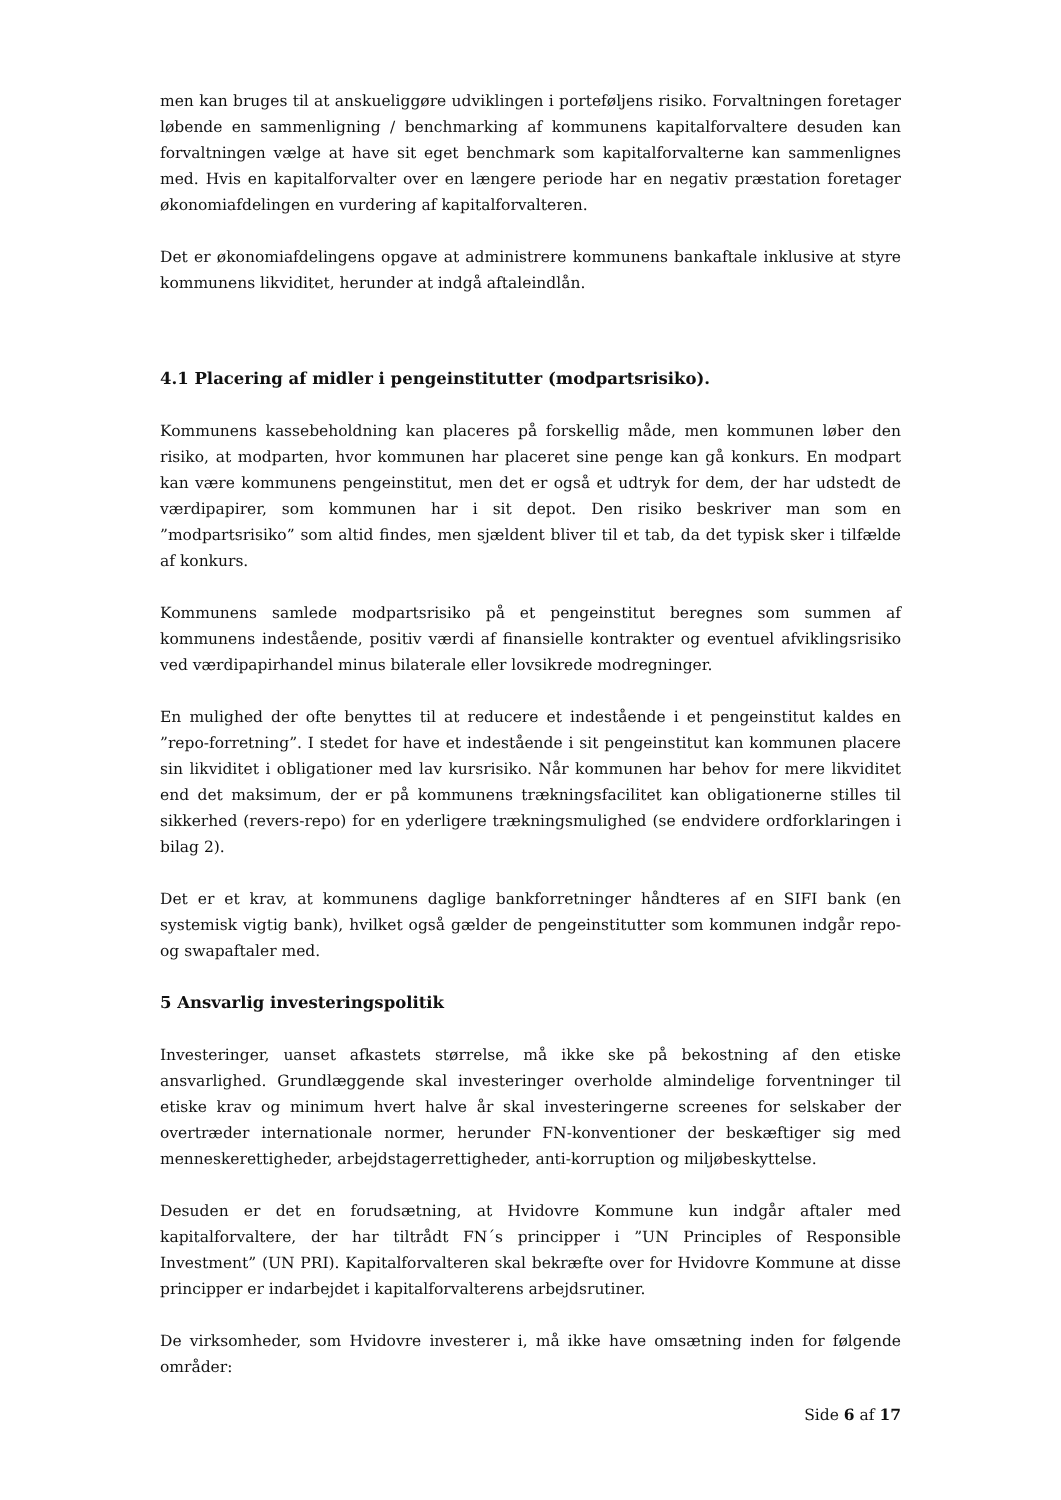men kan bruges til at anskueliggøre udviklingen i porteføljens risiko. Forvaltningen foretager løbende en sammenligning / benchmarking af kommunens kapitalforvaltere desuden kan forvaltningen vælge at have sit eget benchmark som kapitalforvalterne kan sammenlignes med. Hvis en kapitalforvalter over en længere periode har en negativ præstation foretager økonomiafdelingen en vurdering af kapitalforvalteren.
Det er økonomiafdelingens opgave at administrere kommunens bankaftale inklusive at styre kommunens likviditet, herunder at indgå aftaleindlån.
4.1 Placering af midler i pengeinstitutter (modpartsrisiko).
Kommunens kassebeholdning kan placeres på forskellig måde, men kommunen løber den risiko, at modparten, hvor kommunen har placeret sine penge kan gå konkurs. En modpart kan være kommunens pengeinstitut, men det er også et udtryk for dem, der har udstedt de værdipapirer, som kommunen har i sit depot. Den risiko beskriver man som en ”modpartsrisiko” som altid findes, men sjældent bliver til et tab, da det typisk sker i tilfælde af konkurs.
Kommunens samlede modpartsrisiko på et pengeinstitut beregnes som summen af kommunens indestående, positiv værdi af finansielle kontrakter og eventuel afviklingsrisiko ved værdipapirhandel minus bilaterale eller lovsikrede modregninger.
En mulighed der ofte benyttes til at reducere et indestående i et pengeinstitut kaldes en ”repo-forretning”. I stedet for have et indestående i sit pengeinstitut kan kommunen placere sin likviditet i obligationer med lav kursrisiko. Når kommunen har behov for mere likviditet end det maksimum, der er på kommunens trækningsfacilitet kan obligationerne stilles til sikkerhed (revers-repo) for en yderligere trækningsmulighed (se endvidere ordforklaringen i bilag 2).
Det er et krav, at kommunens daglige bankforretninger håndteres af en SIFI bank (en systemisk vigtig bank), hvilket også gælder de pengeinstitutter som kommunen indgår repo- og swapaftaler med.
5 Ansvarlig investeringspolitik
Investeringer, uanset afkastets størrelse, må ikke ske på bekostning af den etiske ansvarlighed. Grundlæggende skal investeringer overholde almindelige forventninger til etiske krav og minimum hvert halve år skal investeringerne screenes for selskaber der overtræder internationale normer, herunder FN-konventioner der beskæftiger sig med menneskerettigheder, arbejdstagerrettigheder, anti-korruption og miljøbeskyttelse.
Desuden er det en forudsætning, at Hvidovre Kommune kun indgår aftaler med kapitalforvaltere, der har tiltrådt FN´s principper i ”UN Principles of Responsible Investment” (UN PRI). Kapitalforvalteren skal bekræfte over for Hvidovre Kommune at disse principper er indarbejdet i kapitalforvalterens arbejdsrutiner.
De virksomheder, som Hvidovre investerer i, må ikke have omsætning inden for følgende områder:
Side 6 af 17